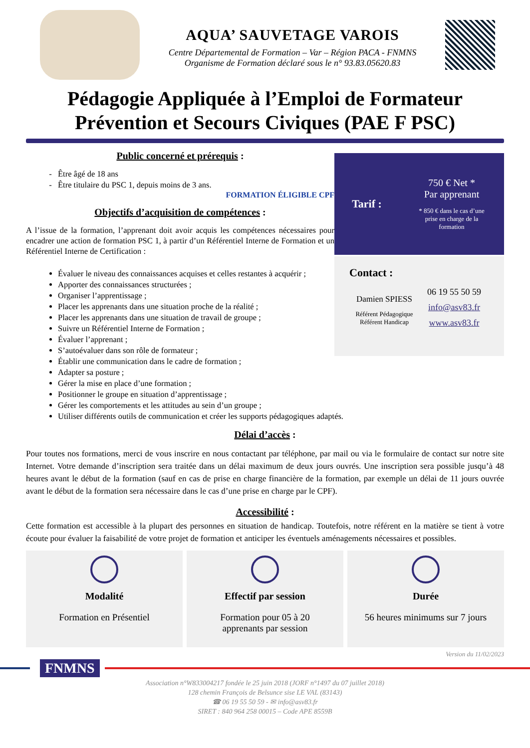AQUA’ SAUVETAGE VAROIS
Centre Départemental de Formation – Var – Région PACA - FNMNS
Organisme de Formation déclaré sous le n° 93.83.05620.83
Pédagogie Appliquée à l’Emploi de Formateur
Prévention et Secours Civiques (PAE F PSC)
Public concerné et prérequis :
Être âgé de 18 ans
Être titulaire du PSC 1, depuis moins de 3 ans.
FORMATION ÉLIGIBLE CPF
Objectifs d’acquisition de compétences :
A l’issue de la formation, l’apprenant doit avoir acquis les compétences nécessaires pour encadrer une action de formation PSC 1, à partir d’un Référentiel Interne de Formation et un Référentiel Interne de Certification :
Tarif :
750 € Net *
Par apprenant
* 850 € dans le cas d’une
prise en charge de la
formation
Évaluer le niveau des connaissances acquises et celles restantes à acquérir ;
Apporter des connaissances structurées ;
Organiser l’apprentissage ;
Placer les apprenants dans une situation proche de la réalité ;
Placer les apprenants dans une situation de travail de groupe ;
Suivre un Référentiel Interne de Formation ;
Évaluer l’apprenant ;
S’autoévaluer dans son rôle de formateur ;
Établir une communication dans le cadre de formation ;
Adapter sa posture ;
Gérer la mise en place d’une formation ;
Positionner le groupe en situation d’apprentissage ;
Gérer les comportements et les attitudes au sein d’un groupe ;
Utiliser différents outils de communication et créer les supports pédagogiques adaptés.
Contact :
Damien SPIESS
Référent Pédagogique
Référent Handicap
06 19 55 50 59
info@asv83.fr
www.asv83.fr
Délai d’accès :
Pour toutes nos formations, merci de vous inscrire en nous contactant par téléphone, par mail ou via le formulaire de contact sur notre site Internet. Votre demande d’inscription sera traitée dans un délai maximum de deux jours ouvrés. Une inscription sera possible jusqu’à 48 heures avant le début de la formation (sauf en cas de prise en charge financière de la formation, par exemple un délai de 11 jours ouvrée avant le début de la formation sera nécessaire dans le cas d’une prise en charge par le CPF).
Accessibilité :
Cette formation est accessible à la plupart des personnes en situation de handicap. Toutefois, notre référent en la matière se tient à votre écoute pour évaluer la faisabilité de votre projet de formation et anticiper les éventuels aménagements nécessaires et possibles.
Modalité
Formation en Présentiel
Effectif par session
Formation pour 05 à 20
apprenants par session
Durée
56 heures minimums sur 7 jours
Version du 11/02/2023
FNMNS
Association n°W833004217 fondée le 25 juin 2018 (JORF n°1497 du 07 juillet 2018)
128 chemin François de Belsunce sise LE VAL (83143)
☎ 06 19 55 50 59 - ✉ info@asv83.fr
SIRET : 840 964 258 00015 – Code APE 8559B